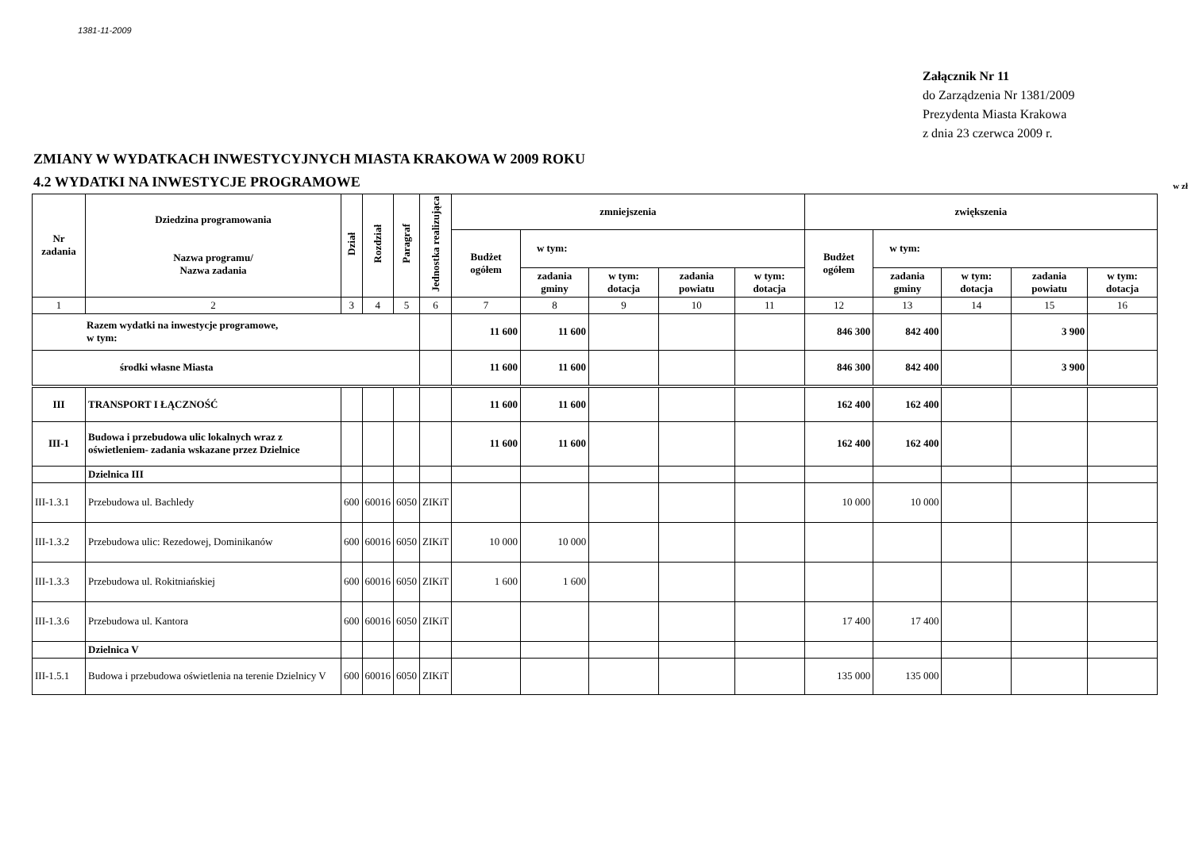1381-11-2009
Załącznik Nr 11
do Zarządzenia Nr 1381/2009
Prezydenta Miasta Krakowa
z dnia 23 czerwca 2009 r.
ZMIANY W WYDATKACH INWESTYCYJNYCH MIASTA KRAKOWA W 2009 ROKU
4.2 WYDATKI NA INWESTYCJE PROGRAMOWE
w zł
| Nr zadania | Dziedzina programowania Nazwa programu/ Nazwa zadania | Dział | Rozdział | Paragraf | Jednostka realizująca | zmniejszenia | | | | | zwiększenia | | | | |
| --- | --- | --- | --- | --- | --- | --- | --- | --- | --- | --- | --- | --- | --- | --- | --- |
| | | | | | | Budżet ogółem | w tym: | | | | Budżet ogółem | w tym: | | | |
| | | | | | | | zadania gminy | w tym: dotacja | zadania powiatu | w tym: dotacja | | zadania gminy | w tym: dotacja | zadania powiatu | w tym: dotacja |
| 1 | 2 | 3 | 4 | 5 | 6 | 7 | 8 | 9 | 10 | 11 | 12 | 13 | 14 | 15 | 16 |
| Razem wydatki na inwestycje programowe, w tym: | | | | | | 11 600 | 11 600 | | | | 846 300 | 842 400 | | 3 900 | |
| środki własne Miasta | | | | | | 11 600 | 11 600 | | | | 846 300 | 842 400 | | 3 900 | |
| III | TRANSPORT I ŁĄCZNOŚĆ | | | | | 11 600 | 11 600 | | | | 162 400 | 162 400 | | | |
| III-1 | Budowa i przebudowa ulic lokalnych wraz z oświetleniem- zadania wskazane przez Dzielnice | | | | | 11 600 | 11 600 | | | | 162 400 | 162 400 | | | |
| | Dzielnica III | | | | | | | | | | | | | | |
| III-1.3.1 | Przebudowa ul. Bachledy | 600 | 60016 | 6050 | ZIKiT | | | | | | 10 000 | 10 000 | | | |
| III-1.3.2 | Przebudowa ulic: Rezedowej, Dominikanów | 600 | 60016 | 6050 | ZIKiT | 10 000 | 10 000 | | | | | | | | |
| III-1.3.3 | Przebudowa ul. Rokitniańskiej | 600 | 60016 | 6050 | ZIKiT | 1 600 | 1 600 | | | | | | | | |
| III-1.3.6 | Przebudowa ul. Kantora | 600 | 60016 | 6050 | ZIKiT | | | | | | 17 400 | 17 400 | | | |
| | Dzielnica V | | | | | | | | | | | | | | |
| III-1.5.1 | Budowa i przebudowa oświetlenia na terenie Dzielnicy V | 600 | 60016 | 6050 | ZIKiT | | | | | | 135 000 | 135 000 | | | |